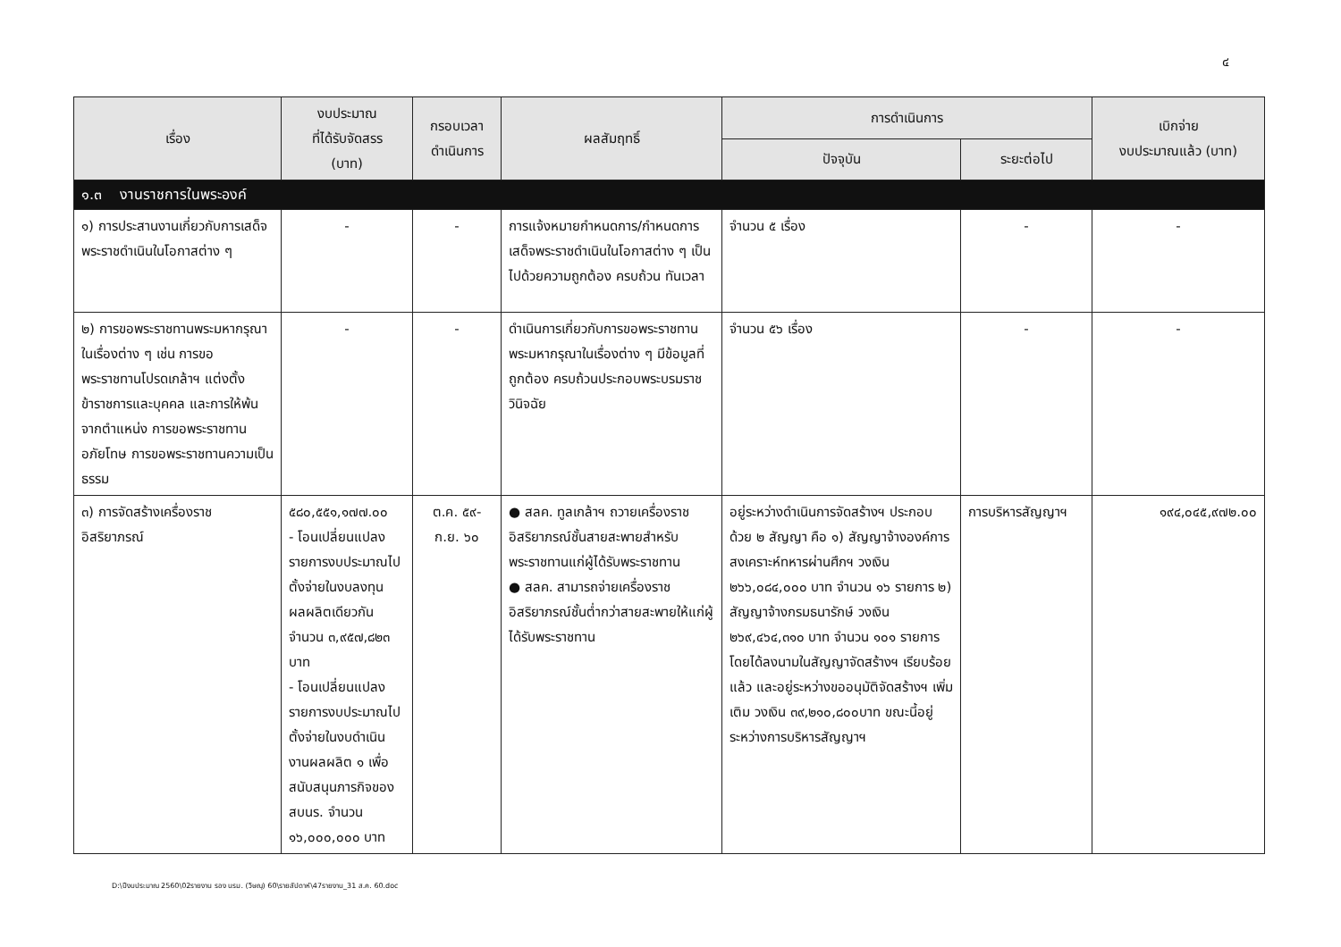๔
| เรื่อง | งบประมาณ ที่ได้รับจัดสรร (บาท) | กรอบเวลา ดำเนินการ | ผลสัมฤทธิ์ | การดำเนินการ | | เบิกจ่าย งบประมาณแล้ว (บาท) |
| --- | --- | --- | --- | --- | --- | --- |
| | | | | ปัจจุบัน | ระยะต่อไป | |
| ๑.๓ งานราชการในพระองค์ | | | | | | |
| ๑) การประสานงานเกี่ยวกับการเสด็จพระราชดำเนินในโอกาสต่าง ๆ | - | - | การแจ้งหมายกำหนดการ/กำหนดการเสด็จพระราชดำเนินในโอกาสต่าง ๆ เป็นไปด้วยความถูกต้อง ครบถ้วน ทันเวลา | จำนวน ๕ เรื่อง | - | - |
| ๒) การขอพระราชทานพระมหากรุณาในเรื่องต่าง ๆ เช่น การขอพระราชทานโปรดเกล้าฯ แต่งตั้งข้าราชการและบุคคล และการให้พ้นจากตำแหน่ง การขอพระราชทานอภัยโทษ การขอพระราชทานความเป็นธรรม | - | - | ดำเนินการเกี่ยวกับการขอพระราชทานพระมหากรุณาในเรื่องต่าง ๆ มีข้อมูลที่ถูกต้อง ครบถ้วนประกอบพระบรมราชวินิจฉัย | จำนวน ๕๖ เรื่อง | - | - |
| ๓) การจัดสร้างเครื่องราชอิสริยาภรณ์ | ๕๘๐,๕๕๑,๑๗๗.๐๐ - โอนเปลี่ยนแปลงรายการงบประมาณไปตั้งจ่ายในงบลงทุนผลผลิตเดียวกัน จำนวน ๓,๙๕๗,๘๒๓ บาท - โอนเปลี่ยนแปลงรายการงบประมาณไปตั้งจ่ายในงบดำเนินงานผลผลิต ๑ เพื่อสนับสนุนภารกิจของ สบนร. จำนวน ๑๖,๐๐๐,๐๐๐ บาท | ต.ค. ๕๙- ก.ย. ๖๐ | ● สลค. ทูลเกล้าฯ ถวายเครื่องราชอิสริยาภรณ์ชั้นสายสะพายสำหรับพระราชทานแก่ผู้ได้รับพระราชทาน ● สลค. สามารถจ่ายเครื่องราชอิสริยาภรณ์ชั้นต่ำกว่าสายสะพายให้แก่ผู้ได้รับพระราชทาน | อยู่ระหว่างดำเนินการจัดสร้างฯ ประกอบด้วย ๒ สัญญา คือ ๑) สัญญาจ้างองค์การสงเคราะห์ทหารผ่านศึกฯ วงเงิน ๒๖๖,๐๘๔,๐๐๐ บาท จำนวน ๑๖ รายการ ๒) สัญญาจ้างกรมธนารักษ์ วงเงิน ๒๖๙,๔๖๔,๓๑๐ บาท จำนวน ๑๐๑ รายการ โดยได้ลงนามในสัญญาจัดสร้างฯ เรียบร้อยแล้ว และอยู่ระหว่างขออนุมัติจัดสร้างฯ เพิ่มเติม วงเงิน ๓๙,๒๑๐,๘๐๐บาท ขณะนี้อยู่ระหว่างการบริหารสัญญาฯ | การบริหารสัญญาฯ | ๑๙๔,๐๔๕,๙๗๒.๐๐ |
D:\ปีงบประมาณ 2560\02รายงาน รอง นรม. (วิษณุ) 60\รายสัปดาห์\47รายงาน_31 ส.ค. 60.doc